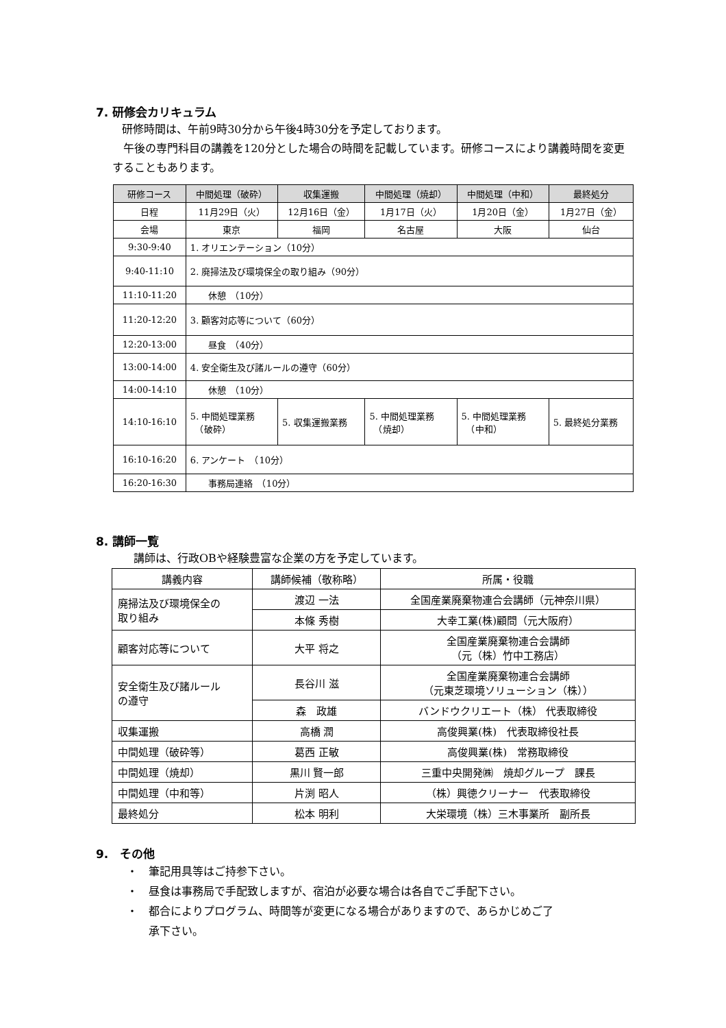7. 研修会カリキュラム
研修時間は、午前9時30分から午後4時30分を予定しております。
午後の専門科目の講義を120分とした場合の時間を記載しています。研修コースにより講義時間を変更することもあります。
| 研修コース | 中間処理（破砕） | 収集運搬 | 中間処理（焼却） | 中間処理（中和） | 最終処分 |
| --- | --- | --- | --- | --- | --- |
| 日程 | 11月29日（火） | 12月16日（金） | 1月17日（火） | 1月20日（金） | 1月27日（金） |
| 会場 | 東京 | 福岡 | 名古屋 | 大阪 | 仙台 |
| 9:30-9:40 | 1. オリエンテーション（10分） | | | | |
| 9:40-11:10 | 2. 廃掃法及び環境保全の取り組み（90分） | | | | |
| 11:10-11:20 | 休憩 （10分） | | | | |
| 11:20-12:20 | 3. 顧客対応等について（60分） | | | | |
| 12:20-13:00 | 昼食 （40分） | | | | |
| 13:00-14:00 | 4. 安全衛生及び諸ルールの遵守（60分） | | | | |
| 14:00-14:10 | 休憩 （10分） | | | | |
| 14:10-16:10 | 5. 中間処理業務 （破砕） | 5. 収集運搬業務 | 5. 中間処理業務 （焼却） | 5. 中間処理業務 （中和） | 5. 最終処分業務 |
| 16:10-16:20 | 6. アンケート （10分） | | | | |
| 16:20-16:30 | 事務局連絡 （10分） | | | | |
8. 講師一覧
講師は、行政OBや経験豊富な企業の方を予定しています。
| 講義内容 | 講師候補（敬称略） | 所属・役職 |
| --- | --- | --- |
| 廃掃法及び環境保全の 取り組み | 渡辺 一法 | 全国産業廃棄物連合会講師（元神奈川県） |
| | 本條 秀樹 | 大幸工業(株)顧問（元大阪府） |
| 顧客対応等について | 大平 将之 | 全国産業廃棄物連合会講師 （元（株）竹中工務店） |
| 安全衛生及び諸ルール の遵守 | 長谷川 滋 | 全国産業廃棄物連合会講師 （元東芝環境ソリューション（株）） |
| | 森 政雄 | バンドウクリエート（株） 代表取締役 |
| 収集運搬 | 高橋 潤 | 高俊興業(株) 代表取締役社長 |
| 中間処理（破砕等） | 葛西 正敏 | 高俊興業(株) 常務取締役 |
| 中間処理（焼却） | 黒川 賢一郎 | 三重中央開発㈱ 焼却グループ 課長 |
| 中間処理（中和等） | 片渕 昭人 | （株）興徳クリーナー 代表取締役 |
| 最終処分 | 松本 明利 | 大栄環境（株）三木事業所 副所長 |
9.　その他
・　筆記用具等はご持参下さい。
・　昼食は事務局で手配致しますが、宿泊が必要な場合は各自でご手配下さい。
・　都合によりプログラム、時間等が変更になる場合がありますので、あらかじめご了
　　承下さい。